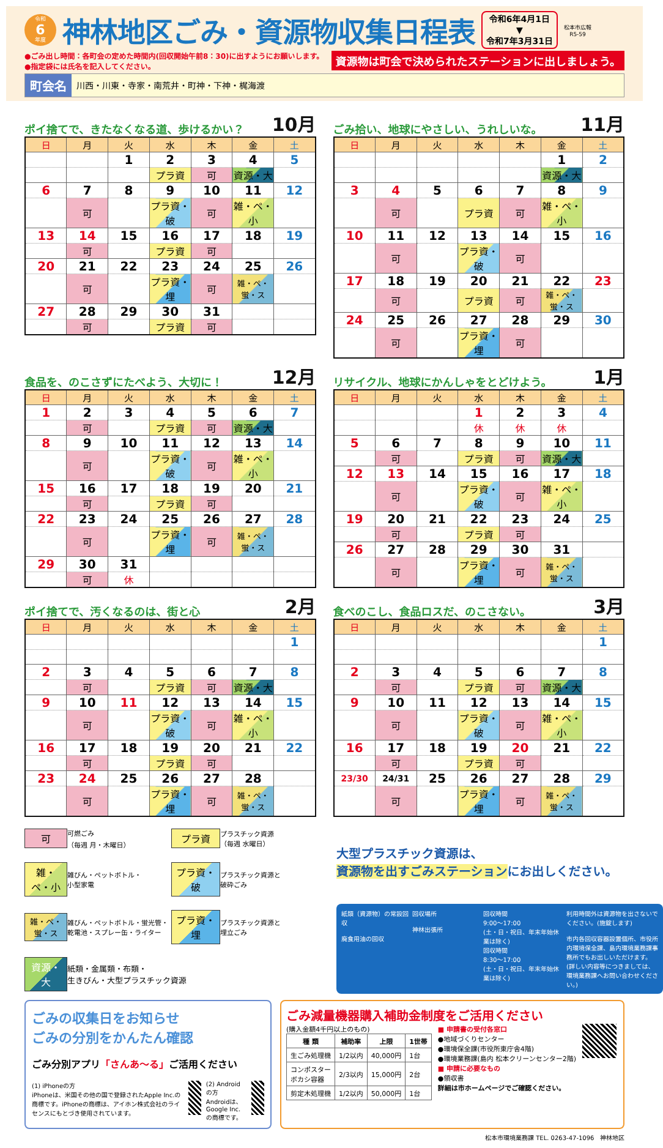令和
6
年度
神林地区ごみ・資源物収集日程表
令和6年4月1日
▼
令和7年3月31日
松本市広報
R5-59
●ごみ出し時間：各町会の定めた時間内(回収開始午前8：30)に出すようにお願いします。
●指定袋には氏名を記入してください。
資源物は町会で決められたステーションに出しましょう。
町会名
川西・川東・寺家・南荒井・町神・下神・梶海渡
ポイ捨てで、きたなくなる道、歩けるかい？ 10月
| 日 | 月 | 火 | 水 | 木 | 金 | 土 |
| --- | --- | --- | --- | --- | --- | --- |
| | | 1 | 2 | 3 | 4 | 5 |
| | | | プラ資 | 可 | 資源・大 | |
| 6 | 7 | 8 | 9 | 10 | 11 | 12 |
| | 可 | | プラ資・破 | 可 | 雑・ペ・小 | |
| 13 | 14 | 15 | 16 | 17 | 18 | 19 |
| | 可 | | プラ資 | 可 | | |
| 20 | 21 | 22 | 23 | 24 | 25 | 26 |
| | 可 | | プラ資・埋 | 可 | 雑・ペ・蛍・ス | |
| 27 | 28 | 29 | 30 | 31 | | |
| | 可 | | プラ資 | 可 | | |
ごみ拾い、地球にやさしい、うれしいな。 11月
| 日 | 月 | 火 | 水 | 木 | 金 | 土 |
| --- | --- | --- | --- | --- | --- | --- |
| | | | | | 1 | 2 |
| | | | | | 資源・大 | |
| 3 | 4 | 5 | 6 | 7 | 8 | 9 |
| | 可 | | プラ資 | 可 | 雑・ペ・小 | |
| 10 | 11 | 12 | 13 | 14 | 15 | 16 |
| | 可 | | プラ資・破 | 可 | | |
| 17 | 18 | 19 | 20 | 21 | 22 | 23 |
| | 可 | | プラ資 | 可 | 雑・ペ・蛍・ス | |
| 24 | 25 | 26 | 27 | 28 | 29 | 30 |
| | 可 | | プラ資・埋 | 可 | | |
食品を、のこさずにたべよう、大切に！ 12月
| 日 | 月 | 火 | 水 | 木 | 金 | 土 |
| --- | --- | --- | --- | --- | --- | --- |
| 1 | 2 | 3 | 4 | 5 | 6 | 7 |
| | 可 | | プラ資 | 可 | 資源・大 | |
| 8 | 9 | 10 | 11 | 12 | 13 | 14 |
| | 可 | | プラ資・破 | 可 | 雑・ペ・小 | |
| 15 | 16 | 17 | 18 | 19 | 20 | 21 |
| | 可 | | プラ資 | 可 | | |
| 22 | 23 | 24 | 25 | 26 | 27 | 28 |
| | 可 | | プラ資・埋 | 可 | 雑・ペ・蛍・ス | |
| 29 | 30 | 31 | | | | |
| | 可 | 休 | | | | |
リサイクル、地球にかんしゃをとどけよう。 1月
| 日 | 月 | 火 | 水 | 木 | 金 | 土 |
| --- | --- | --- | --- | --- | --- | --- |
| | | | 1 | 2 | 3 | 4 |
| | | | 休 | 休 | 休 | |
| 5 | 6 | 7 | 8 | 9 | 10 | 11 |
| | 可 | | プラ資 | 可 | 資源・大 | |
| 12 | 13 | 14 | 15 | 16 | 17 | 18 |
| | 可 | | プラ資・破 | 可 | 雑・ペ・小 | |
| 19 | 20 | 21 | 22 | 23 | 24 | 25 |
| | 可 | | プラ資 | 可 | | |
| 26 | 27 | 28 | 29 | 30 | 31 | |
| | 可 | | プラ資・埋 | 可 | 雑・ペ・蛍・ス | |
ポイ捨てで、汚くなるのは、街と心 2月
| 日 | 月 | 火 | 水 | 木 | 金 | 土 |
| --- | --- | --- | --- | --- | --- | --- |
| | | | | | | 1 |
| 2 | 3 | 4 | 5 | 6 | 7 | 8 |
| | 可 | | プラ資 | 可 | 資源・大 | |
| 9 | 10 | 11 | 12 | 13 | 14 | 15 |
| | 可 | | プラ資・破 | 可 | 雑・ペ・小 | |
| 16 | 17 | 18 | 19 | 20 | 21 | 22 |
| | 可 | | プラ資 | 可 | | |
| 23 | 24 | 25 | 26 | 27 | 28 | |
| | 可 | | プラ資・埋 | 可 | 雑・ペ・蛍・ス | |
食べのこし、食品ロスだ、のこさない。 3月
| 日 | 月 | 火 | 水 | 木 | 金 | 土 |
| --- | --- | --- | --- | --- | --- | --- |
| | | | | | | 1 |
| 2 | 3 | 4 | 5 | 6 | 7 | 8 |
| | 可 | | プラ資 | 可 | 資源・大 | |
| 9 | 10 | 11 | 12 | 13 | 14 | 15 |
| | 可 | | プラ資・破 | 可 | 雑・ペ・小 | |
| 16 | 17 | 18 | 19 | 20 | 21 | 22 |
| | 可 | | プラ資 | 可 | | |
| 23/30 | 24/31 | 25 | 26 | 27 | 28 | 29 |
| | 可 | | プラ資・埋 | 可 | 雑・ペ・蛍・ス | |
可
可燃ごみ
（毎週 月・木曜日）
プラ資
プラスチック資源
（毎週 水曜日）
雑・ペ・小
雑びん・ペットボトル・
小型家電
プラ資・破
プラスチック資源と
破砕ごみ
雑・ペ・蛍・ス
雑びん・ペットボトル・蛍光管・
乾電池・スプレー缶・ライター
プラ資・埋
プラスチック資源と
埋立ごみ
資源・大
紙類・金属類・布類・
生きびん・大型プラスチック資源
大型プラスチック資源は、
資源物を出すごみステーションにお出しください。
紙類（資源物）の常設回収
廃食用油の回収
回収場所
神林出張所
回収時間
9:00〜17:00
(土・日・祝日、年末年始休業は除く)
回収時間
8:30〜17:00
(土・日・祝日、年末年始休業は除く)
利用時間外は資源物を出さないでください。(施錠します)
市内各回収容器設置個所、市役所内環境保全課、島内環境業務課事務所でもお出しいただけます。(詳しい内容等につきましては、環境業務課へお問い合わせください。)
ごみの収集日をお知らせ
ごみの分別をかんたん確認
ごみ分別アプリ「さんあ〜る」ご活用ください
(1) iPhoneの方
iPhoneは、米国その他の国で登録されたApple Inc.の商標です。iPhoneの商標は、アイホン株式会社のライセンスにもとづき使用されています。
(2) Androidの方
Androidは、Google Inc.の商標です。
ごみ減量機器購入補助金制度をご活用ください
(購入金額4千円以上のもの)
| 種 類 | 補助率 | 上限 | 1世帯 |
| --- | --- | --- | --- |
| 生ごみ処理機 | 1/2以内 | 40,000円 | 1台 |
| コンポスター ボカシ容器 | 2/3以内 | 15,000円 | 2台 |
| 剪定木処理機 | 1/2以内 | 50,000円 | 1台 |
■ 申請書の受付各窓口
●地域づくりセンター
●環境保全課(市役所東庁舎4階)
●環境業務課(島内 松本クリーンセンター2階)
■ 申請に必要なもの
●領収書
詳細は市ホームページでご確認ください。
松本市環境業務課 TEL. 0263-47-1096 神林地区